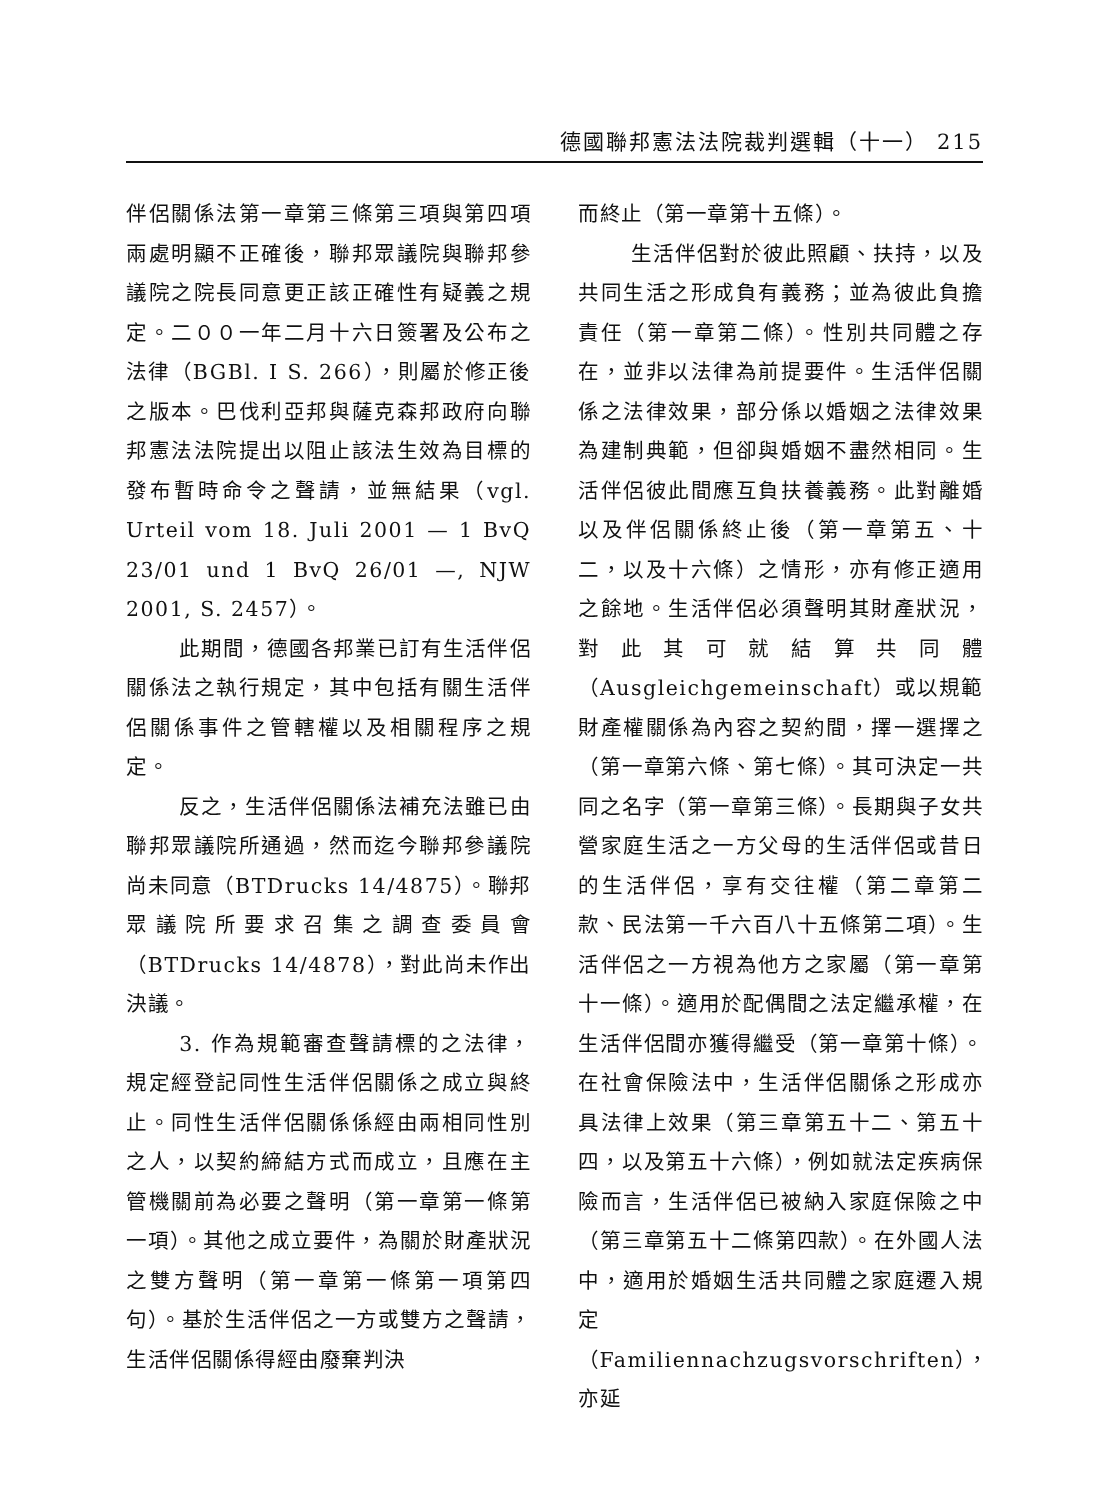德國聯邦憲法法院裁判選輯（十一） 215
伴侶關係法第一章第三條第三項與第四項兩處明顯不正確後，聯邦眾議院與聯邦參議院之院長同意更正該正確性有疑義之規定。二００一年二月十六日簽署及公布之法律（BGBl. I S. 266），則屬於修正後之版本。巴伐利亞邦與薩克森邦政府向聯邦憲法法院提出以阻止該法生效為目標的發布暫時命令之聲請，並無結果（vgl. Urteil vom 18. Juli 2001 — 1 BvQ 23/01 und 1 BvQ 26/01 —, NJW 2001, S. 2457）。
此期間，德國各邦業已訂有生活伴侶關係法之執行規定，其中包括有關生活伴侶關係事件之管轄權以及相關程序之規定。
反之，生活伴侶關係法補充法雖已由聯邦眾議院所通過，然而迄今聯邦參議院尚未同意（BTDrucks 14/4875）。聯邦眾議院所要求召集之調查委員會（BTDrucks 14/4878），對此尚未作出決議。
3. 作為規範審查聲請標的之法律，規定經登記同性生活伴侶關係之成立與終止。同性生活伴侶關係係經由兩相同性別之人，以契約締結方式而成立，且應在主管機關前為必要之聲明（第一章第一條第一項）。其他之成立要件，為關於財產狀況之雙方聲明（第一章第一條第一項第四句）。基於生活伴侶之一方或雙方之聲請，生活伴侶關係得經由廢棄判決
而終止（第一章第十五條）。
生活伴侶對於彼此照顧、扶持，以及共同生活之形成負有義務；並為彼此負擔責任（第一章第二條）。性別共同體之存在，並非以法律為前提要件。生活伴侶關係之法律效果，部分係以婚姻之法律效果為建制典範，但卻與婚姻不盡然相同。生活伴侶彼此間應互負扶養義務。此對離婚以及伴侶關係終止後（第一章第五、十二，以及十六條）之情形，亦有修正適用之餘地。生活伴侶必須聲明其財產狀況，對此其可就結算共同體（Ausgleichgemeinschaft）或以規範財產權關係為內容之契約間，擇一選擇之（第一章第六條、第七條）。其可決定一共同之名字（第一章第三條）。長期與子女共營家庭生活之一方父母的生活伴侶或昔日的生活伴侶，享有交往權（第二章第二款、民法第一千六百八十五條第二項）。生活伴侶之一方視為他方之家屬（第一章第十一條）。適用於配偶間之法定繼承權，在生活伴侶間亦獲得繼受（第一章第十條）。在社會保險法中，生活伴侶關係之形成亦具法律上效果（第三章第五十二、第五十四，以及第五十六條），例如就法定疾病保險而言，生活伴侶已被納入家庭保險之中（第三章第五十二條第四款）。在外國人法中，適用於婚姻生活共同體之家庭遷入規定（Familiennachzugsvorschriften），亦延